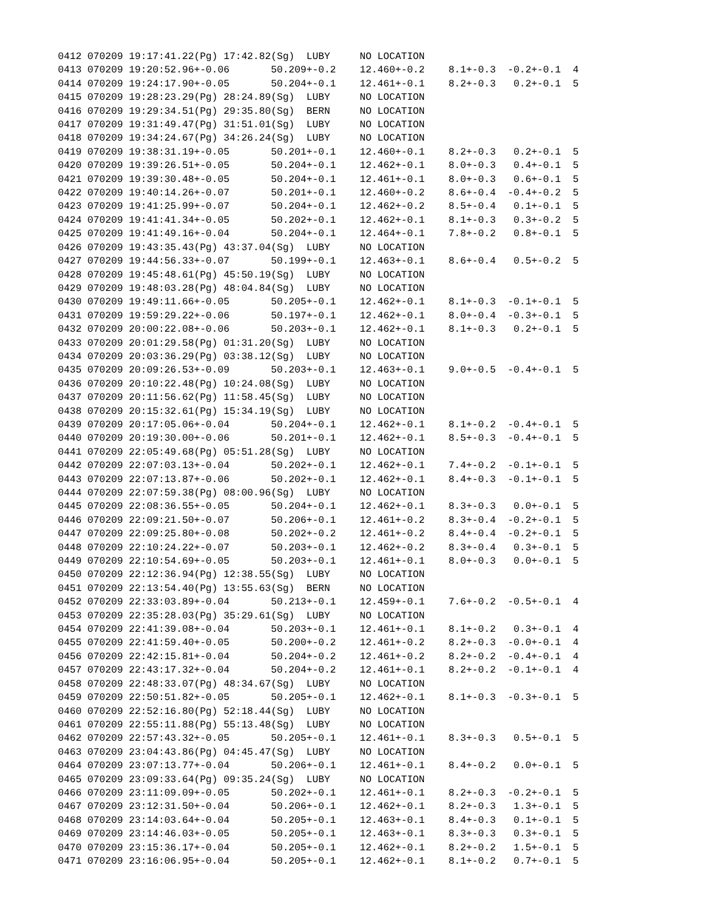0412 070209 19:17:41.22(Pg) 17:42.82(Sg)  LUBY     NO LOCATION
0413 070209 19:20:52.96+-0.06       50.209+-0.2    12.460+-0.2    8.1+-0.3  -0.2+-0.1  4
0414 070209 19:24:17.90+-0.05       50.204+-0.1    12.461+-0.1    8.2+-0.3   0.2+-0.1  5
0415 070209 19:28:23.29(Pg) 28:24.89(Sg)  LUBY     NO LOCATION
0416 070209 19:29:34.51(Pg) 29:35.80(Sg)  BERN     NO LOCATION
0417 070209 19:31:49.47(Pg) 31:51.01(Sg)  LUBY     NO LOCATION
0418 070209 19:34:24.67(Pg) 34:26.24(Sg)  LUBY     NO LOCATION
0419 070209 19:38:31.19+-0.05       50.201+-0.1    12.460+-0.1    8.2+-0.3   0.2+-0.1  5
0420 070209 19:39:26.51+-0.05       50.204+-0.1    12.462+-0.1    8.0+-0.3   0.4+-0.1  5
0421 070209 19:39:30.48+-0.05       50.204+-0.1    12.461+-0.1    8.0+-0.3   0.6+-0.1  5
0422 070209 19:40:14.26+-0.07       50.201+-0.1    12.460+-0.2    8.6+-0.4  -0.4+-0.2  5
0423 070209 19:41:25.99+-0.07       50.204+-0.1    12.462+-0.2    8.5+-0.4   0.1+-0.1  5
0424 070209 19:41:41.34+-0.05       50.202+-0.1    12.462+-0.1    8.1+-0.3   0.3+-0.2  5
0425 070209 19:41:49.16+-0.04       50.204+-0.1    12.464+-0.1    7.8+-0.2   0.8+-0.1  5
0426 070209 19:43:35.43(Pg) 43:37.04(Sg)  LUBY     NO LOCATION
0427 070209 19:44:56.33+-0.07       50.199+-0.1    12.463+-0.1    8.6+-0.4   0.5+-0.2  5
0428 070209 19:45:48.61(Pg) 45:50.19(Sg)  LUBY     NO LOCATION
0429 070209 19:48:03.28(Pg) 48:04.84(Sg)  LUBY     NO LOCATION
0430 070209 19:49:11.66+-0.05       50.205+-0.1    12.462+-0.1    8.1+-0.3  -0.1+-0.1  5
0431 070209 19:59:29.22+-0.06       50.197+-0.1    12.462+-0.1    8.0+-0.4  -0.3+-0.1  5
0432 070209 20:00:22.08+-0.06       50.203+-0.1    12.462+-0.1    8.1+-0.3   0.2+-0.1  5
0433 070209 20:01:29.58(Pg) 01:31.20(Sg)  LUBY     NO LOCATION
0434 070209 20:03:36.29(Pg) 03:38.12(Sg)  LUBY     NO LOCATION
0435 070209 20:09:26.53+-0.09       50.203+-0.1    12.463+-0.1    9.0+-0.5  -0.4+-0.1  5
0436 070209 20:10:22.48(Pg) 10:24.08(Sg)  LUBY     NO LOCATION
0437 070209 20:11:56.62(Pg) 11:58.45(Sg)  LUBY     NO LOCATION
0438 070209 20:15:32.61(Pg) 15:34.19(Sg)  LUBY     NO LOCATION
0439 070209 20:17:05.06+-0.04       50.204+-0.1    12.462+-0.1    8.1+-0.2  -0.4+-0.1  5
0440 070209 20:19:30.00+-0.06       50.201+-0.1    12.462+-0.1    8.5+-0.3  -0.4+-0.1  5
0441 070209 22:05:49.68(Pg) 05:51.28(Sg)  LUBY     NO LOCATION
0442 070209 22:07:03.13+-0.04       50.202+-0.1    12.462+-0.1    7.4+-0.2  -0.1+-0.1  5
0443 070209 22:07:13.87+-0.06       50.202+-0.1    12.462+-0.1    8.4+-0.3  -0.1+-0.1  5
0444 070209 22:07:59.38(Pg) 08:00.96(Sg)  LUBY     NO LOCATION
0445 070209 22:08:36.55+-0.05       50.204+-0.1    12.462+-0.1    8.3+-0.3   0.0+-0.1  5
0446 070209 22:09:21.50+-0.07       50.206+-0.1    12.461+-0.2    8.3+-0.4  -0.2+-0.1  5
0447 070209 22:09:25.80+-0.08       50.202+-0.2    12.461+-0.2    8.4+-0.4  -0.2+-0.1  5
0448 070209 22:10:24.22+-0.07       50.203+-0.1    12.462+-0.2    8.3+-0.4   0.3+-0.1  5
0449 070209 22:10:54.69+-0.05       50.203+-0.1    12.461+-0.1    8.0+-0.3   0.0+-0.1  5
0450 070209 22:12:36.94(Pg) 12:38.55(Sg)  LUBY     NO LOCATION
0451 070209 22:13:54.40(Pg) 13:55.63(Sg)  BERN     NO LOCATION
0452 070209 22:33:03.89+-0.04       50.213+-0.1    12.459+-0.1    7.6+-0.2  -0.5+-0.1  4
0453 070209 22:35:28.03(Pg) 35:29.61(Sg)  LUBY     NO LOCATION
0454 070209 22:41:39.08+-0.04       50.203+-0.1    12.461+-0.1    8.1+-0.2   0.3+-0.1  4
0455 070209 22:41:59.40+-0.05       50.200+-0.2    12.461+-0.2    8.2+-0.3  -0.0+-0.1  4
0456 070209 22:42:15.81+-0.04       50.204+-0.2    12.461+-0.2    8.2+-0.2  -0.4+-0.1  4
0457 070209 22:43:17.32+-0.04       50.204+-0.2    12.461+-0.1    8.2+-0.2  -0.1+-0.1  4
0458 070209 22:48:33.07(Pg) 48:34.67(Sg)  LUBY     NO LOCATION
0459 070209 22:50:51.82+-0.05       50.205+-0.1    12.462+-0.1    8.1+-0.3  -0.3+-0.1  5
0460 070209 22:52:16.80(Pg) 52:18.44(Sg)  LUBY     NO LOCATION
0461 070209 22:55:11.88(Pg) 55:13.48(Sg)  LUBY     NO LOCATION
0462 070209 22:57:43.32+-0.05       50.205+-0.1    12.461+-0.1    8.3+-0.3   0.5+-0.1  5
0463 070209 23:04:43.86(Pg) 04:45.47(Sg)  LUBY     NO LOCATION
0464 070209 23:07:13.77+-0.04       50.206+-0.1    12.461+-0.1    8.4+-0.2   0.0+-0.1  5
0465 070209 23:09:33.64(Pg) 09:35.24(Sg)  LUBY     NO LOCATION
0466 070209 23:11:09.09+-0.05       50.202+-0.1    12.461+-0.1    8.2+-0.3  -0.2+-0.1  5
0467 070209 23:12:31.50+-0.04       50.206+-0.1    12.462+-0.1    8.2+-0.3   1.3+-0.1  5
0468 070209 23:14:03.64+-0.04       50.205+-0.1    12.463+-0.1    8.4+-0.3   0.1+-0.1  5
0469 070209 23:14:46.03+-0.05       50.205+-0.1    12.463+-0.1    8.3+-0.3   0.3+-0.1  5
0470 070209 23:15:36.17+-0.04       50.205+-0.1    12.462+-0.1    8.2+-0.2   1.5+-0.1  5
0471 070209 23:16:06.95+-0.04       50.205+-0.1    12.462+-0.1    8.1+-0.2   0.7+-0.1  5